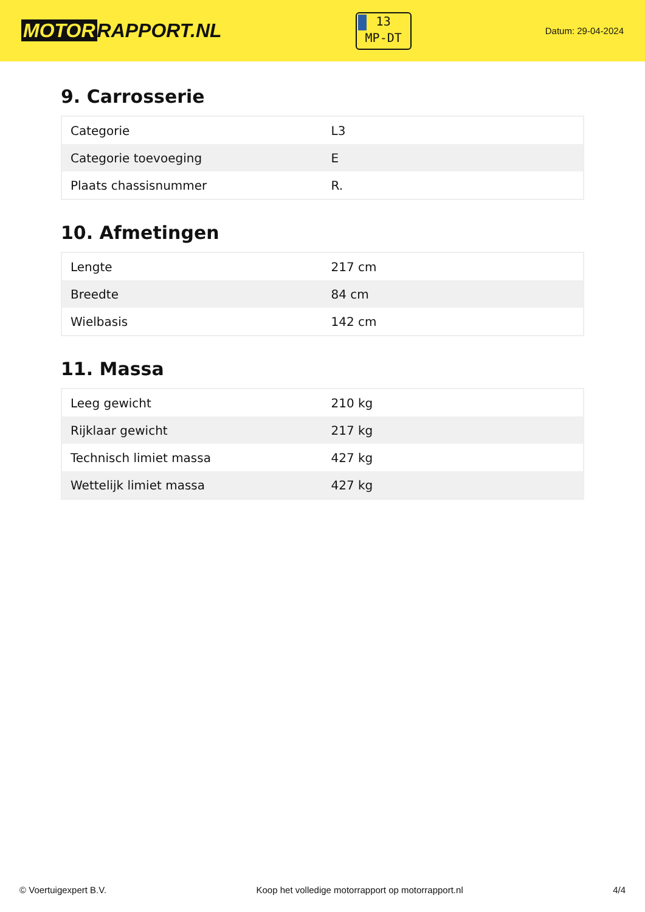MOTOR RAPPORT.NL
13
MP-DT
Datum: 29-04-2024
9. Carrosserie
| Categorie | L3 |
| Categorie toevoeging | E |
| Plaats chassisnummer | R. |
10. Afmetingen
| Lengte | 217 cm |
| Breedte | 84 cm |
| Wielbasis | 142 cm |
11. Massa
| Leeg gewicht | 210 kg |
| Rijklaar gewicht | 217 kg |
| Technisch limiet massa | 427 kg |
| Wettelijk limiet massa | 427 kg |
© Voertuigexpert B.V. Koop het volledige motorrapport op motorrapport.nl 4/4